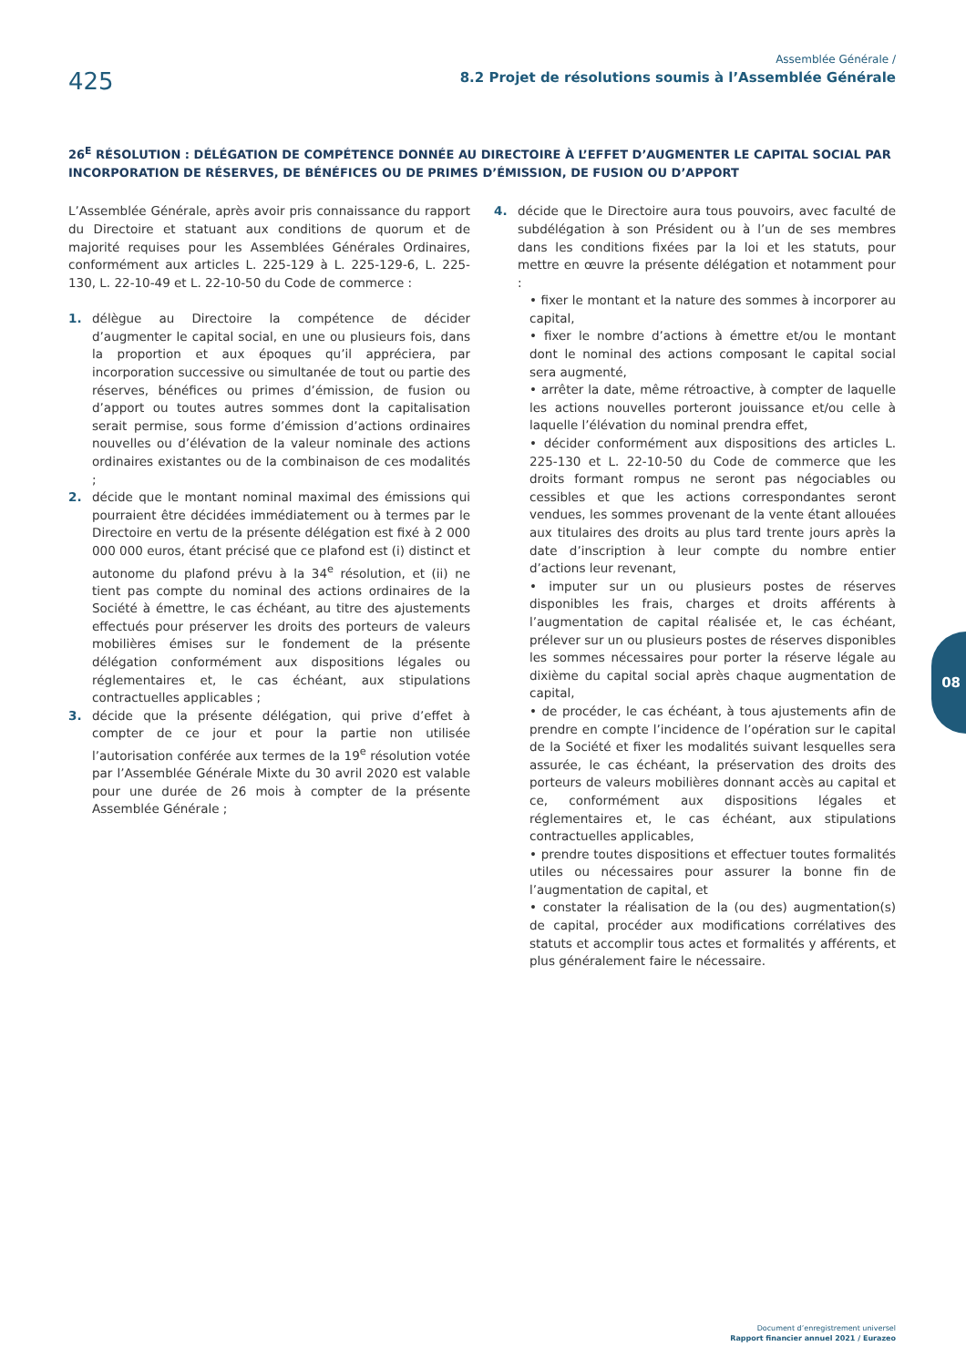425
Assemblée Générale /
8.2 Projet de résolutions soumis à l’Assemblée Générale
26<sup>E</sup> RÉSOLUTION : DÉLÉGATION DE COMPÉTENCE DONNÉE AU DIRECTOIRE À L’EFFET D’AUGMENTER LE CAPITAL SOCIAL PAR INCORPORATION DE RÉSERVES, DE BÉNÉFICES OU DE PRIMES D’ÉMISSION, DE FUSION OU D’APPORT
L’Assemblée Générale, après avoir pris connaissance du rapport du Directoire et statuant aux conditions de quorum et de majorité requises pour les Assemblées Générales Ordinaires, conformément aux articles L. 225-129 à L. 225-129-6, L. 225-130, L. 22-10-49 et L. 22-10-50 du Code de commerce :
1. délègue au Directoire la compétence de décider d’augmenter le capital social, en une ou plusieurs fois, dans la proportion et aux époques qu’il appréciera, par incorporation successive ou simultanée de tout ou partie des réserves, bénéfices ou primes d’émission, de fusion ou d’apport ou toutes autres sommes dont la capitalisation serait permise, sous forme d’émission d’actions ordinaires nouvelles ou d’élévation de la valeur nominale des actions ordinaires existantes ou de la combinaison de ces modalités ;
2. décide que le montant nominal maximal des émissions qui pourraient être décidées immédiatement ou à termes par le Directoire en vertu de la présente délégation est fixé à 2 000 000 000 euros, étant précisé que ce plafond est (i) distinct et autonome du plafond prévu à la 34<sup>e</sup> résolution, et (ii) ne tient pas compte du nominal des actions ordinaires de la Société à émettre, le cas échéant, au titre des ajustements effectués pour préserver les droits des porteurs de valeurs mobilières émises sur le fondement de la présente délégation conformément aux dispositions légales ou réglementaires et, le cas échéant, aux stipulations contractuelles applicables ;
3. décide que la présente délégation, qui prive d’effet à compter de ce jour et pour la partie non utilisée l’autorisation conférée aux termes de la 19<sup>e</sup> résolution votée par l’Assemblée Générale Mixte du 30 avril 2020 est valable pour une durée de 26 mois à compter de la présente Assemblée Générale ;
4. décide que le Directoire aura tous pouvoirs, avec faculté de subdélégation à son Président ou à l’un de ses membres dans les conditions fixées par la loi et les statuts, pour mettre en œuvre la présente délégation et notamment pour :
• fixer le montant et la nature des sommes à incorporer au capital,
• fixer le nombre d’actions à émettre et/ou le montant dont le nominal des actions composant le capital social sera augmenté,
• arrêter la date, même rétroactive, à compter de laquelle les actions nouvelles porteront jouissance et/ou celle à laquelle l’élévation du nominal prendra effet,
• décider conformément aux dispositions des articles L. 225-130 et L. 22-10-50 du Code de commerce que les droits formant rompus ne seront pas négociables ou cessibles et que les actions correspondantes seront vendues, les sommes provenant de la vente étant allouées aux titulaires des droits au plus tard trente jours après la date d’inscription à leur compte du nombre entier d’actions leur revenant,
• imputer sur un ou plusieurs postes de réserves disponibles les frais, charges et droits afférents à l’augmentation de capital réalisée et, le cas échéant, prélever sur un ou plusieurs postes de réserves disponibles les sommes nécessaires pour porter la réserve légale au dixième du capital social après chaque augmentation de capital,
• de procéder, le cas échéant, à tous ajustements afin de prendre en compte l’incidence de l’opération sur le capital de la Société et fixer les modalités suivant lesquelles sera assurée, le cas échéant, la préservation des droits des porteurs de valeurs mobilières donnant accès au capital et ce, conformément aux dispositions légales et réglementaires et, le cas échéant, aux stipulations contractuelles applicables,
• prendre toutes dispositions et effectuer toutes formalités utiles ou nécessaires pour assurer la bonne fin de l’augmentation de capital, et
• constater la réalisation de la (ou des) augmentation(s) de capital, procéder aux modifications corrélatives des statuts et accomplir tous actes et formalités y afférents, et plus généralement faire le nécessaire.
08
Document d’enregistrement universel
Rapport financier annuel 2021 / Eurazeo